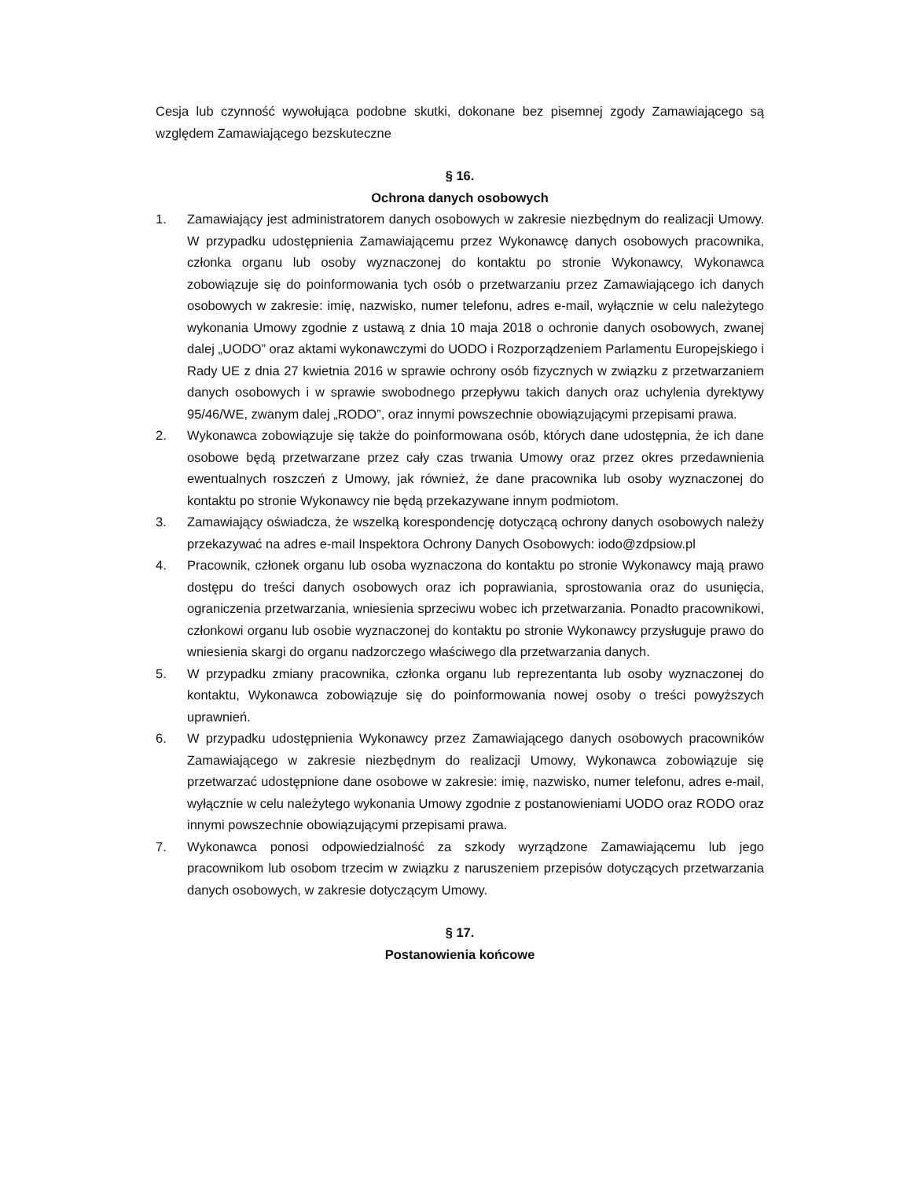Cesja lub czynność wywołująca podobne skutki, dokonane bez pisemnej zgody Zamawiającego są względem Zamawiającego bezskuteczne
§ 16.
Ochrona danych osobowych
1. Zamawiający jest administratorem danych osobowych w zakresie niezbędnym do realizacji Umowy. W przypadku udostępnienia Zamawiającemu przez Wykonawcę danych osobowych pracownika, członka organu lub osoby wyznaczonej do kontaktu po stronie Wykonawcy, Wykonawca zobowiązuje się do poinformowania tych osób o przetwarzaniu przez Zamawiającego ich danych osobowych w zakresie: imię, nazwisko, numer telefonu, adres e-mail, wyłącznie w celu należytego wykonania Umowy zgodnie z ustawą z dnia 10 maja 2018 o ochronie danych osobowych, zwanej dalej „UODO” oraz aktami wykonawczymi do UODO i Rozporządzeniem Parlamentu Europejskiego i Rady UE z dnia 27 kwietnia 2016 w sprawie ochrony osób fizycznych w związku z przetwarzaniem danych osobowych i w sprawie swobodnego przepływu takich danych oraz uchylenia dyrektywy 95/46/WE, zwanym dalej „RODO”, oraz innymi powszechnie obowiązującymi przepisami prawa.
2. Wykonawca zobowiązuje się także do poinformowana osób, których dane udostępnia, że ich dane osobowe będą przetwarzane przez cały czas trwania Umowy oraz przez okres przedawnienia ewentualnych roszczeń z Umowy, jak również, że dane pracownika lub osoby wyznaczonej do kontaktu po stronie Wykonawcy nie będą przekazywane innym podmiotom.
3. Zamawiający oświadcza, że wszelką korespondencję dotyczącą ochrony danych osobowych należy przekazywać na adres e-mail Inspektora Ochrony Danych Osobowych: iodo@zdpsiow.pl
4. Pracownik, członek organu lub osoba wyznaczona do kontaktu po stronie Wykonawcy mają prawo dostępu do treści danych osobowych oraz ich poprawiania, sprostowania oraz do usunięcia, ograniczenia przetwarzania, wniesienia sprzeciwu wobec ich przetwarzania. Ponadto pracownikowi, członkowi organu lub osobie wyznaczonej do kontaktu po stronie Wykonawcy przysługuje prawo do wniesienia skargi do organu nadzorczego właściwego dla przetwarzania danych.
5. W przypadku zmiany pracownika, członka organu lub reprezentanta lub osoby wyznaczonej do kontaktu, Wykonawca zobowiązuje się do poinformowania nowej osoby o treści powyższych uprawnień.
6. W przypadku udostępnienia Wykonawcy przez Zamawiającego danych osobowych pracowników Zamawiającego w zakresie niezbędnym do realizacji Umowy, Wykonawca zobowiązuje się przetwarzać udostępnione dane osobowe w zakresie: imię, nazwisko, numer telefonu, adres e-mail, wyłącznie w celu należytego wykonania Umowy zgodnie z postanowieniami UODO oraz RODO oraz innymi powszechnie obowiązującymi przepisami prawa.
7. Wykonawca ponosi odpowiedzialność za szkody wyrządzone Zamawiającemu lub jego pracownikom lub osobom trzecim w związku z naruszeniem przepisów dotyczących przetwarzania danych osobowych, w zakresie dotyczącym Umowy.
§ 17.
Postanowienia końcowe